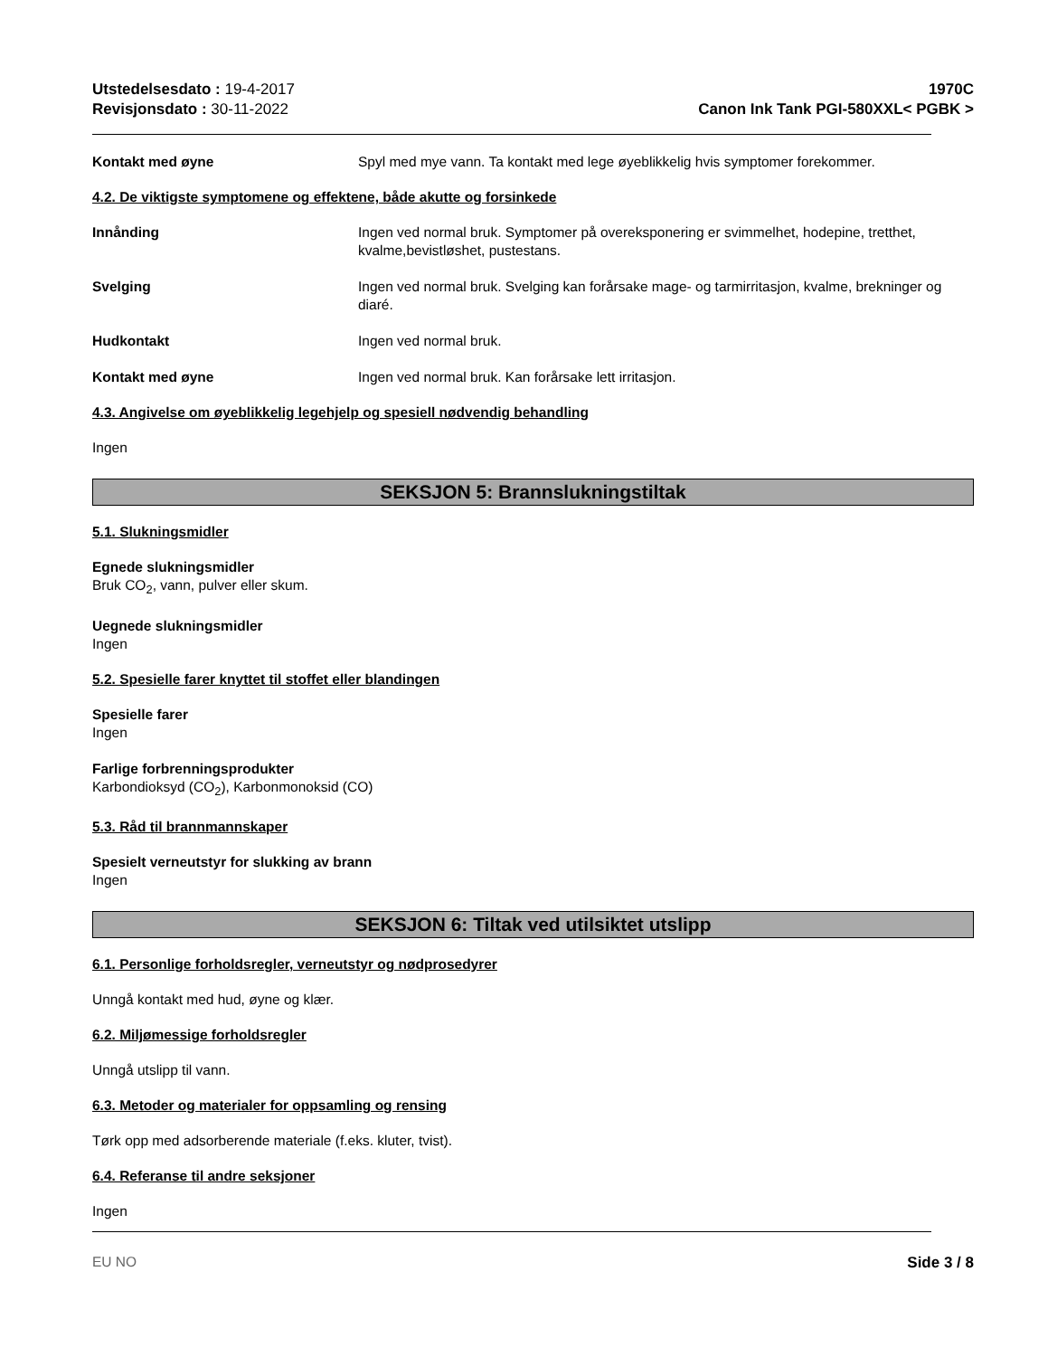Utstedelsesdato : 19-4-2017
Revisjonsdato : 30-11-2022
1970C
Canon Ink Tank PGI-580XXL< PGBK >
Kontakt med øyne Spyl med mye vann. Ta kontakt med lege øyeblikkelig hvis symptomer forekommer.
4.2. De viktigste symptomene og effektene, både akutte og forsinkede
Innånding Ingen ved normal bruk. Symptomer på overeksponering er svimmelhet, hodepine, tretthet, kvalme,bevistløshet, pustestans.
Svelging Ingen ved normal bruk. Svelging kan forårsake mage- og tarmirritasjon, kvalme, brekninger og diaré.
Hudkontakt Ingen ved normal bruk.
Kontakt med øyne Ingen ved normal bruk. Kan forårsake lett irritasjon.
4.3. Angivelse om øyeblikkelig legehjelp og spesiell nødvendig behandling
Ingen
SEKSJON 5: Brannslukningstiltak
5.1. Slukningsmidler
Egnede slukningsmidler
Bruk CO<sub>2</sub>, vann, pulver eller skum.
Uegnede slukningsmidler
Ingen
5.2. Spesielle farer knyttet til stoffet eller blandingen
Spesielle farer
Ingen
Farlige forbrenningsprodukter
Karbondioksyd (CO<sub>2</sub>), Karbonmonoksid (CO)
5.3. Råd til brannmannskaper
Spesielt verneutstyr for slukking av brann
Ingen
SEKSJON 6: Tiltak ved utilsiktet utslipp
6.1. Personlige forholdsregler, verneutstyr og nødprosedyrer
Unngå kontakt med hud, øyne og klær.
6.2. Miljømessige forholdsregler
Unngå utslipp til vann.
6.3. Metoder og materialer for oppsamling og rensing
Tørk opp med adsorberende materiale (f.eks. kluter, tvist).
6.4. Referanse til andre seksjoner
Ingen
EU NO Side 3 / 8